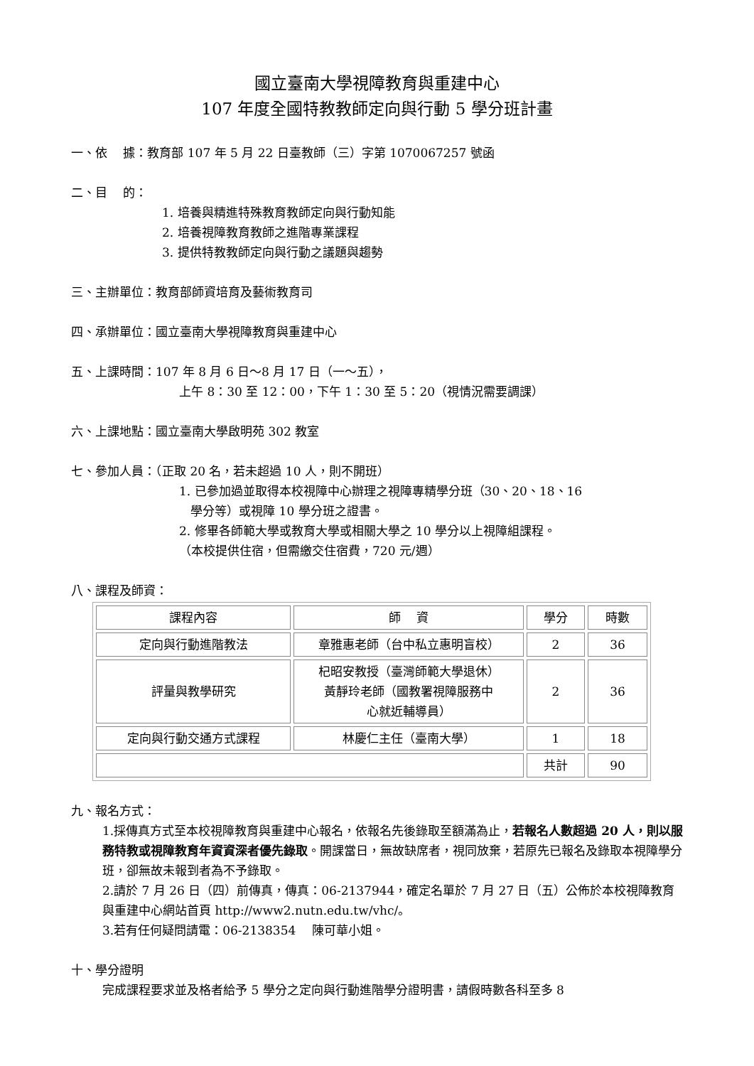國立臺南大學視障教育與重建中心
107 年度全國特教教師定向與行動 5 學分班計畫
一、依　 據：教育部 107 年 5 月 22 日臺教師（三）字第 1070067257 號函
二、目　 的：
1. 培養與精進特殊教育教師定向與行動知能
2. 培養視障教育教師之進階專業課程
3. 提供特教教師定向與行動之議題與趨勢
三、主辦單位：教育部師資培育及藝術教育司
四、承辦單位：國立臺南大學視障教育與重建中心
五、上課時間：107 年 8 月 6 日～8 月 17 日（一～五），
上午 8：30 至 12：00，下午 1：30 至 5：20（視情況需要調課）
六、上課地點：國立臺南大學啟明苑 302 教室
七、參加人員：（正取 20 名，若未超過 10 人，則不開班）
1. 已參加過並取得本校視障中心辦理之視障專精學分班（30、20、18、16
學分等）或視障 10 學分班之證書。
2. 修畢各師範大學或教育大學或相關大學之 10 學分以上視障組課程。
（本校提供住宿，但需繳交住宿費，720 元/週）
八、課程及師資：
| 課程內容 | 師 資 | 學分 | 時數 |
| 定向與行動進階教法 | 章雅惠老師（台中私立惠明盲校） | 2 | 36 |
| 評量與教學研究 | 杞昭安教授（臺灣師範大學退休） 黃靜玲老師（國教署視障服務中 心就近輔導員） | 2 | 36 |
| 定向與行動交通方式課程 | 林慶仁主任（臺南大學） | 1 | 18 |
| | | 共計 | 90 |
九、報名方式：
1.採傳真方式至本校視障教育與重建中心報名，依報名先後錄取至額滿為止，若報名人數超過 20 人，則以服務特教或視障教育年資資深者優先錄取。開課當日，無故缺席者，視同放棄，若原先已報名及錄取本視障學分班，卻無故未報到者為不予錄取。
2.請於 7 月 26 日（四）前傳真，傳真：06-2137944，確定名單於 7 月 27 日（五）公佈於本校視障教育與重建中心網站首頁 http://www2.nutn.edu.tw/vhc/。
3.若有任何疑問請電：06-2138354　 陳可華小姐。
十、學分證明
完成課程要求並及格者給予 5 學分之定向與行動進階學分證明書，請假時數各科至多 8